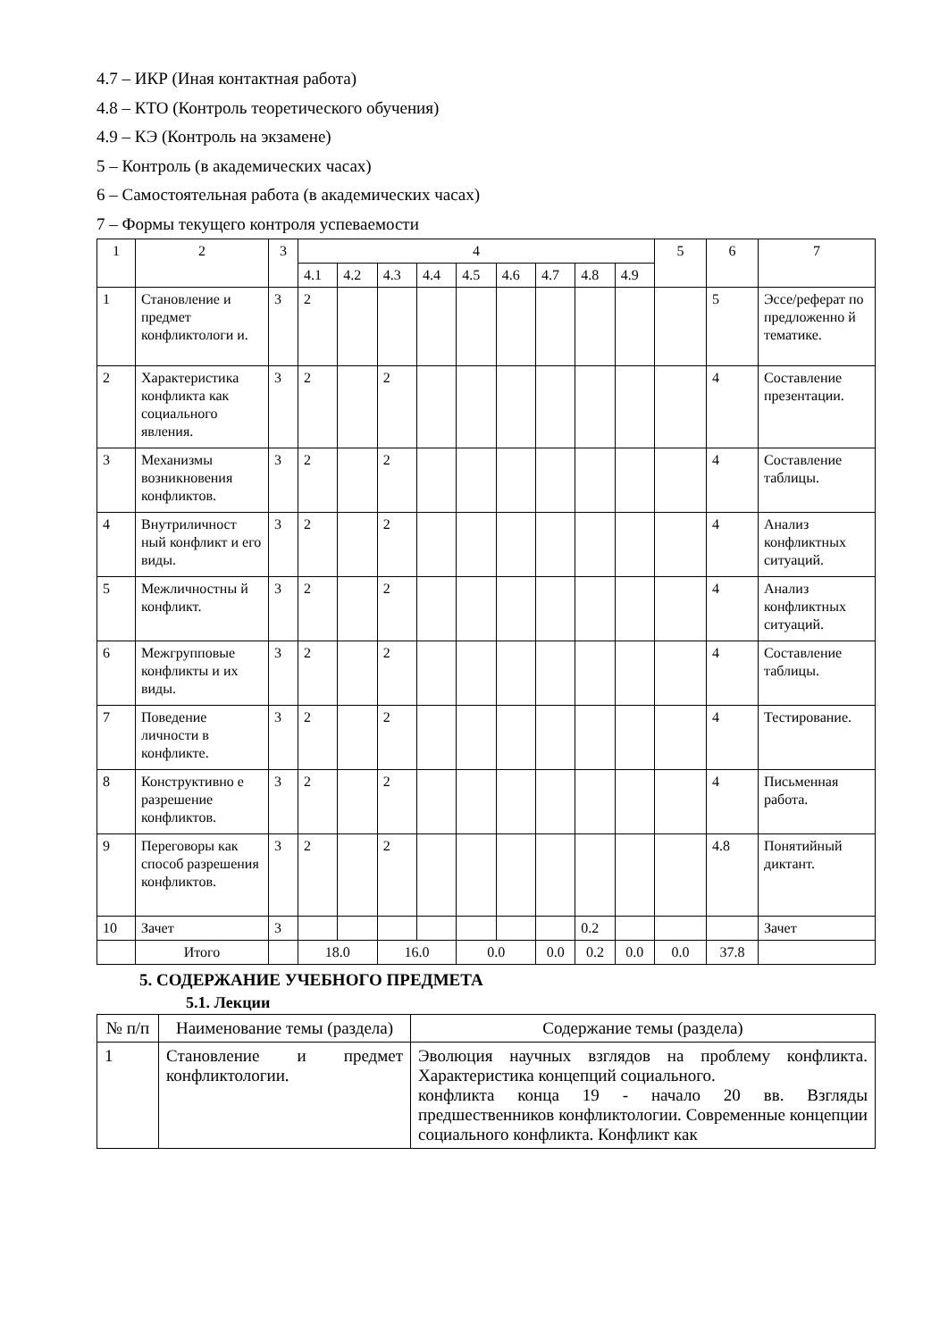4.7 – ИКР (Иная контактная работа)
4.8 – КТО (Контроль теоретического обучения)
4.9 – КЭ (Контроль на экзамене)
5 – Контроль (в академических часах)
6 – Самостоятельная работа (в академических часах)
7 – Формы текущего контроля успеваемости
| 1 | 2 | 3 | 4 | | | | | | | | | 5 | 6 | 7 |
| --- | --- | --- | --- | --- | --- | --- | --- | --- | --- | --- | --- | --- | --- | --- |
| | | | 4.1 | 4.2 | 4.3 | 4.4 | 4.5 | 4.6 | 4.7 | 4.8 | 4.9 | | | |
| 1 | Становление и предмет конфликтологи и. | 3 | 2 | | | | | | | | | | 5 | Эссе/реферат по предложенно й тематике. |
| 2 | Характеристика конфликта как социального явления. | 3 | 2 | | 2 | | | | | | | | 4 | Составление презентации. |
| 3 | Механизмы возникновения конфликтов. | 3 | 2 | | 2 | | | | | | | | 4 | Составление таблицы. |
| 4 | Внутриличност ный конфликт и его виды. | 3 | 2 | | 2 | | | | | | | | 4 | Анализ конфликтных ситуаций. |
| 5 | Межличностны й конфликт. | 3 | 2 | | 2 | | | | | | | | 4 | Анализ конфликтных ситуаций. |
| 6 | Межгрупповые конфликты и их виды. | 3 | 2 | | 2 | | | | | | | | 4 | Составление таблицы. |
| 7 | Поведение личности в конфликте. | 3 | 2 | | 2 | | | | | | | | 4 | Тестирование. |
| 8 | Конструктивно е разрешение конфликтов. | 3 | 2 | | 2 | | | | | | | | 4 | Письменная работа. |
| 9 | Переговоры как способ разрешения конфликтов. | 3 | 2 | | 2 | | | | | | | | 4.8 | Понятийный диктант. |
| 10 | Зачет | 3 | | | | | | | | 0.2 | | | | Зачет |
| | Итого | | 18.0 | | 16.0 | | 0.0 | | 0.0 | 0.2 | 0.0 | 0.0 | 37.8 | |
5. СОДЕРЖАНИЕ УЧЕБНОГО ПРЕДМЕТА
5.1. Лекции
| № п/п | Наименование темы (раздела) | Содержание темы (раздела) |
| 1 | Становление и предмет конфликтологии. | Эволюция научных взглядов на проблему конфликта. Характеристика концепций социального. конфликта конца 19 - начало 20 вв. Взгляды предшественников конфликтологии. Современные концепции социального конфликта. Конфликт как |